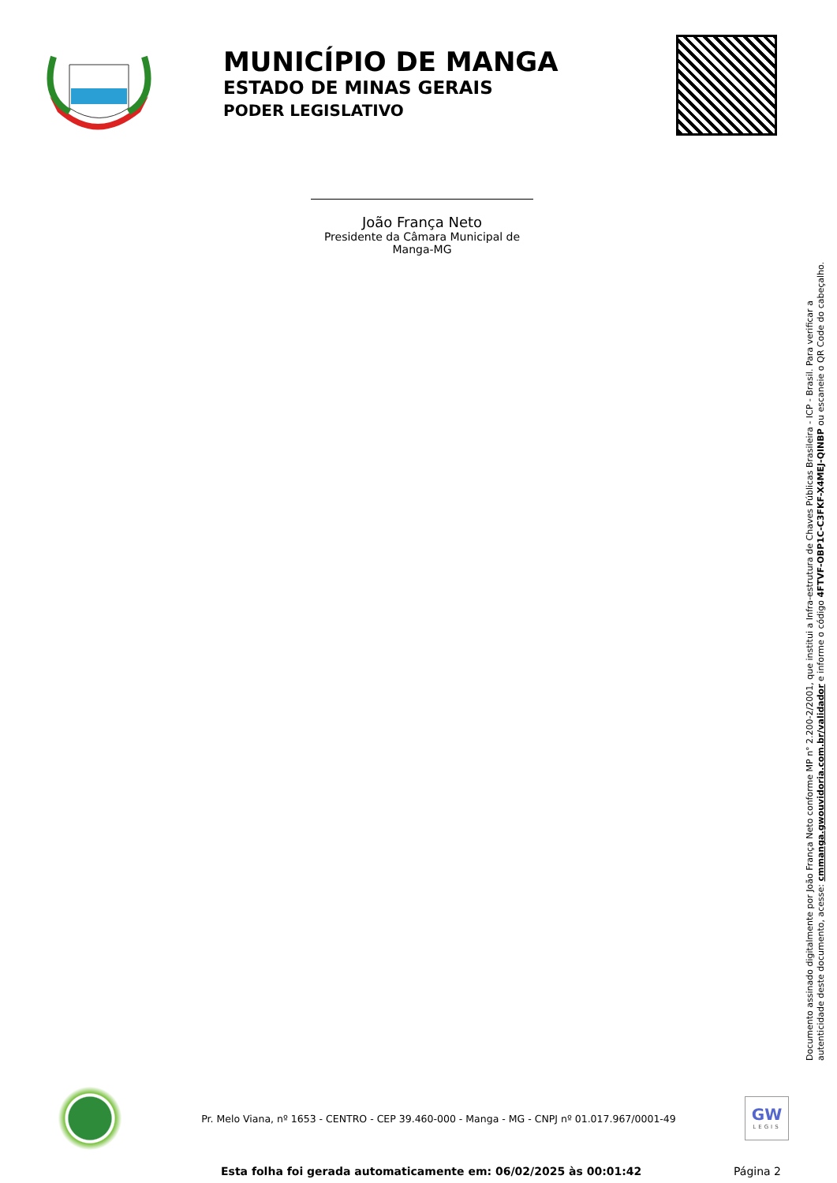MUNICÍPIO DE MANGA
ESTADO DE MINAS GERAIS
PODER LEGISLATIVO
João França Neto
Presidente da Câmara Municipal de Manga-MG
Documento assinado digitalmente por João França Neto conforme MP n° 2.200-2/2001, que institui a Infra-estrutura de Chaves Públicas Brasileira - ICP - Brasil. Para verificar a autenticidade deste documento, acesse: cmmanga.gwouvidoria.com.br/validador e informe o código 4FTVF-OBP1C-C3FKF-X4MEJ-QINBP ou escaneie o QR Code do cabeçalho.
Pr. Melo Viana, nº 1653 - CENTRO - CEP 39.460-000 - Manga - MG - CNPJ nº 01.017.967/0001-49
GW
LEGIS
Esta folha foi gerada automaticamente em: 06/02/2025 às 00:01:42 Página 2